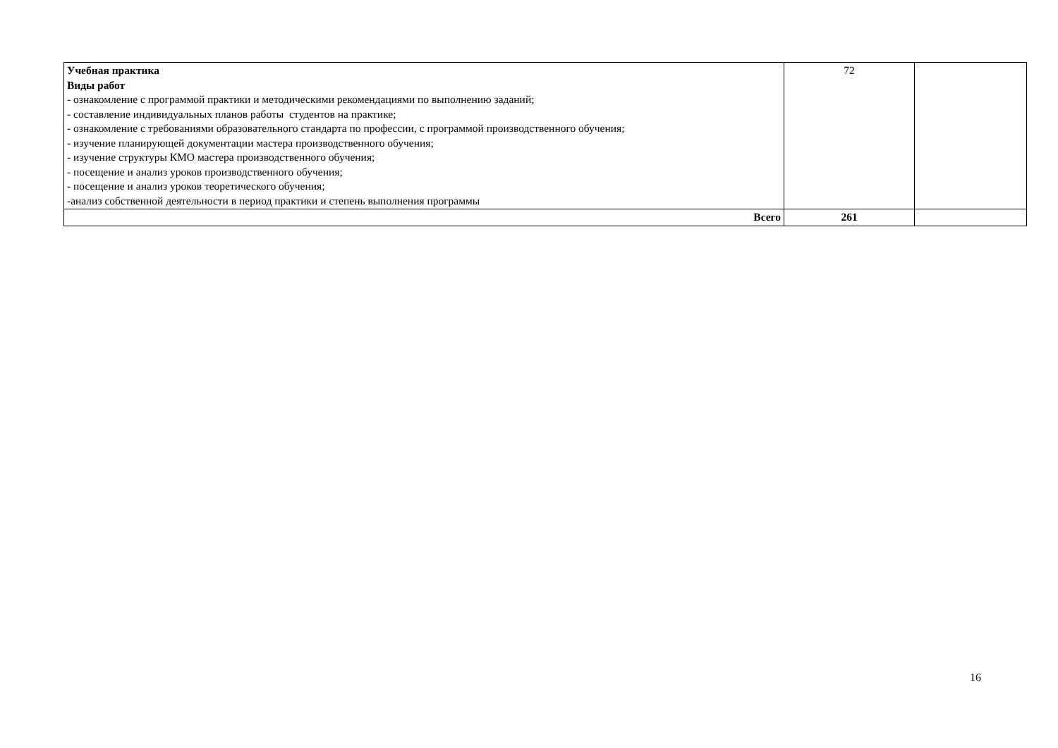| Учебная практика Виды работ - ознакомление с программой практики и методическими рекомендациями по выполнению заданий; - составление индивидуальных планов работы студентов на практике; - ознакомление с требованиями образовательного стандарта по профессии, с программой производственного обучения; - изучение планирующей документации мастера производственного обучения; - изучение структуры КМО мастера производственного обучения; - посещение и анализ уроков производственного обучения; - посещение и анализ уроков теоретического обучения; -анализ собственной деятельности в период практики и степень выполнения программы | 72 | |
| Всего | 261 | |
16